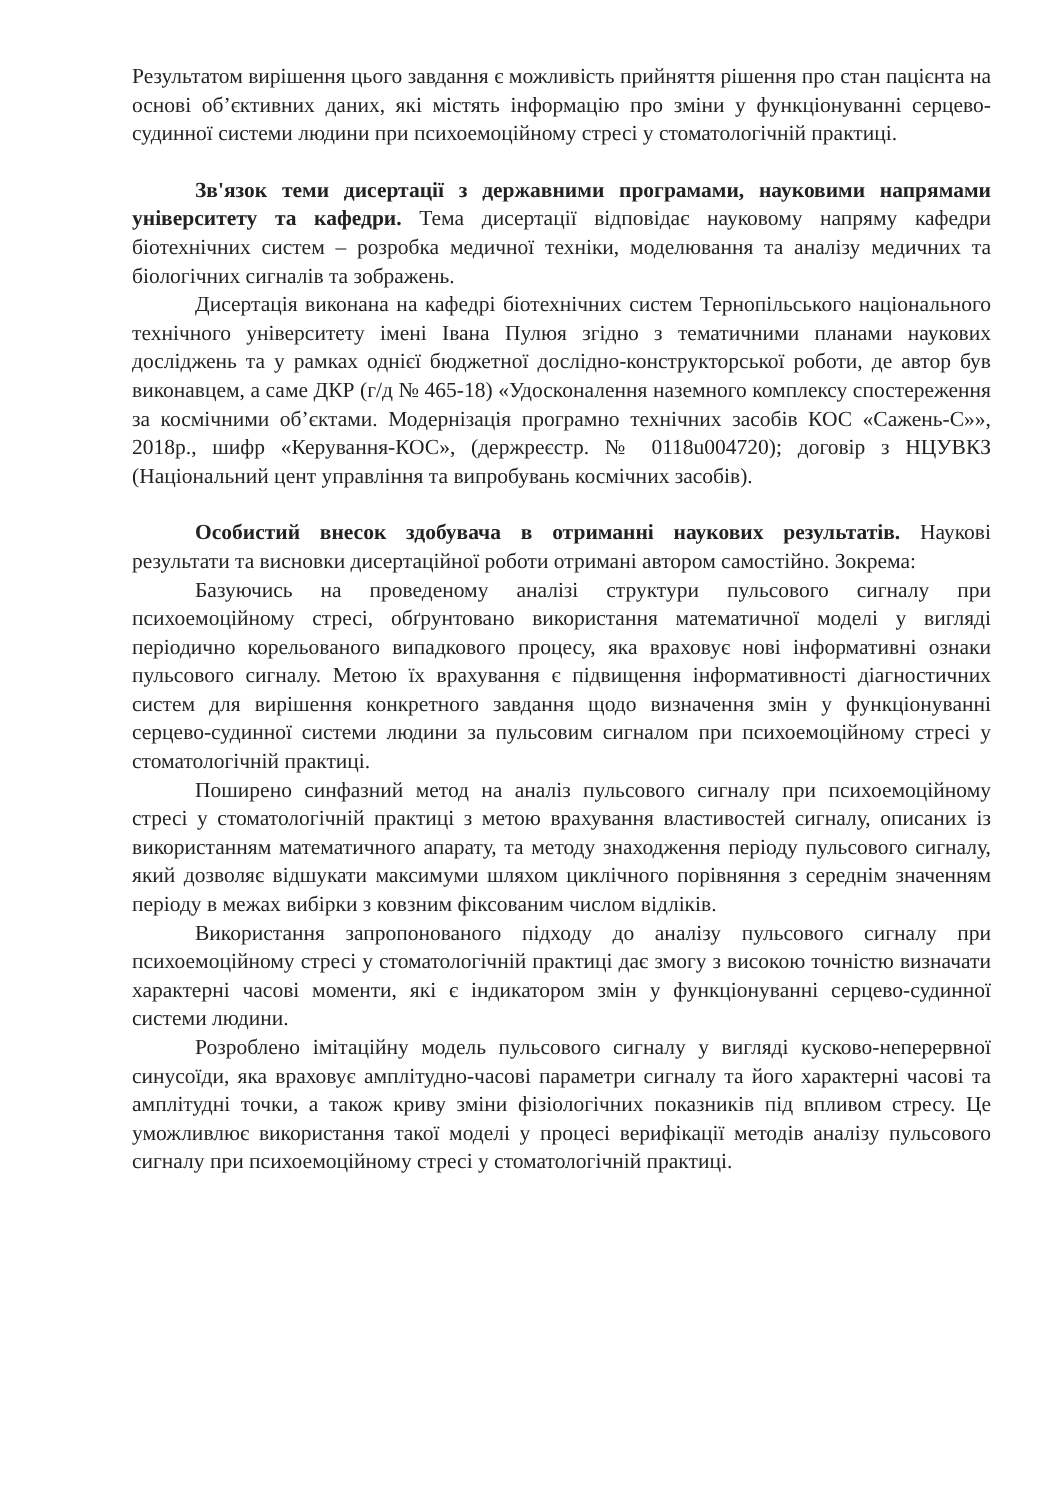Результатом вирішення цього завдання є можливість прийняття рішення про стан пацієнта на основі об’єктивних даних, які містять інформацію про зміни у функціонуванні серцево-судинної системи людини при психоемоційному стресі у стоматологічній практиці.
Зв'язок теми дисертації з державними програмами, науковими напрямами університету та кафедри. Тема дисертації відповідає науковому напряму кафедри біотехнічних систем – розробка медичної техніки, моделювання та аналізу медичних та біологічних сигналів та зображень.
Дисертація виконана на кафедрі біотехнічних систем Тернопільського національного технічного університету імені Івана Пулюя згідно з тематичними планами наукових досліджень та у рамках однієї бюджетної дослідно-конструкторської роботи, де автор був виконавцем, а саме ДКР (г/д № 465-18) «Удосконалення наземного комплексу спостереження за космічними об’єктами. Модернізація програмно технічних засобів КОС «Сажень-С»», 2018р., шифр «Керування-КОС», (держреєстр. № 0118u004720); договір з НЦУВКЗ (Національний цент управління та випробувань космічних засобів).
Особистий внесок здобувача в отриманні наукових результатів. Наукові результати та висновки дисертаційної роботи отримані автором самостійно. Зокрема:
Базуючись на проведеному аналізі структури пульсового сигналу при психоемоційному стресі, обґрунтовано використання математичної моделі у вигляді періодично корельованого випадкового процесу, яка враховує нові інформативні ознаки пульсового сигналу. Метою їх врахування є підвищення інформативності діагностичних систем для вирішення конкретного завдання щодо визначення змін у функціонуванні серцево-судинної системи людини за пульсовим сигналом при психоемоційному стресі у стоматологічній практиці.
Поширено синфазний метод на аналіз пульсового сигналу при психоемоційному стресі у стоматологічній практиці з метою врахування властивостей сигналу, описаних із використанням математичного апарату, та методу знаходження періоду пульсового сигналу, який дозволяє відшукати максимуми шляхом циклічного порівняння з середнім значенням періоду в межах вибірки з ковзним фіксованим числом відліків.
Використання запропонованого підходу до аналізу пульсового сигналу при психоемоційному стресі у стоматологічній практиці дає змогу з високою точністю визначати характерні часові моменти, які є індикатором змін у функціонуванні серцево-судинної системи людини.
Розроблено імітаційну модель пульсового сигналу у вигляді кусково-неперервної синусоїди, яка враховує амплітудно-часові параметри сигналу та його характерні часові та амплітудні точки, а також криву зміни фізіологічних показників під впливом стресу. Це уможливлює використання такої моделі у процесі верифікації методів аналізу пульсового сигналу при психоемоційному стресі у стоматологічній практиці.